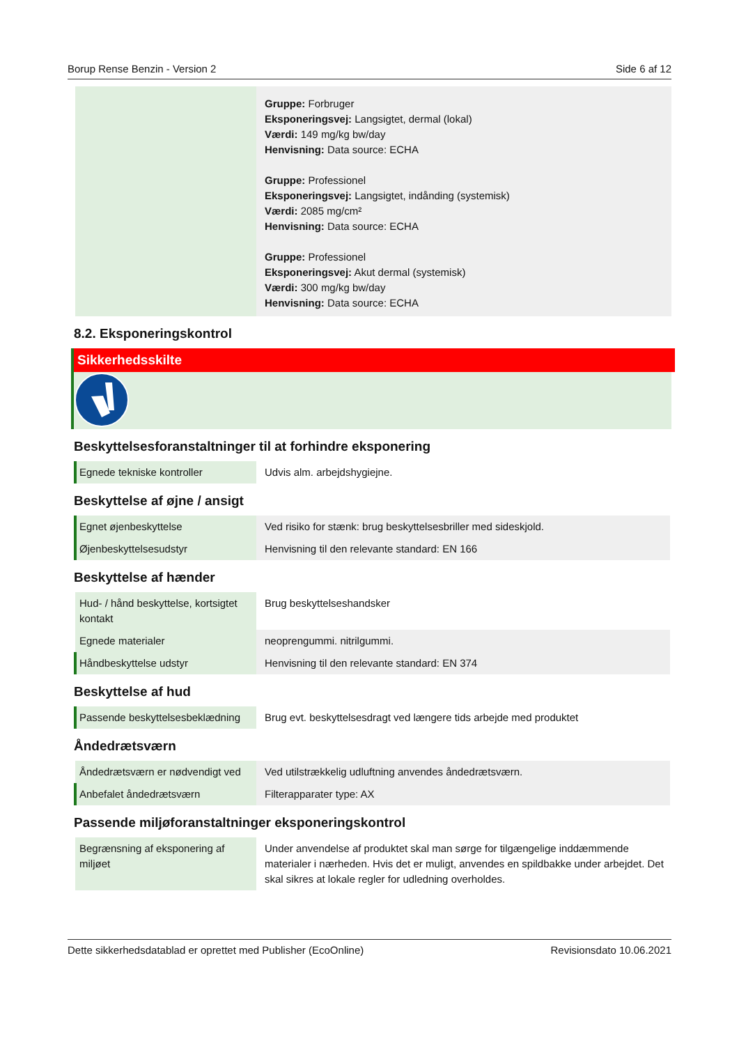Borup Rense Benzin - Version 2 Side 6 af 12
| | Gruppe: Forbruger Eksponeringsvej: Langsigtet, dermal (lokal) Værdi: 149 mg/kg bw/day Henvisning: Data source: ECHA Gruppe: Professionel Eksponeringsvej: Langsigtet, indånding (systemisk) Værdi: 2085 mg/cm² Henvisning: Data source: ECHA Gruppe: Professionel Eksponeringsvej: Akut dermal (systemisk) Værdi: 300 mg/kg bw/day Henvisning: Data source: ECHA |
8.2. Eksponeringskontrol
Sikkerhedsskilte
Beskyttelsesforanstaltninger til at forhindre eksponering
| Egnede tekniske kontroller | Udvis alm. arbejdshygiejne. |
Beskyttelse af øjne / ansigt
| Egnet øjenbeskyttelse | Ved risiko for stænk: brug beskyttelsesbriller med sideskjold. |
| Øjenbeskyttelsesudstyr | Henvisning til den relevante standard: EN 166 |
Beskyttelse af hænder
| Hud- / hånd beskyttelse, kortsigtet kontakt | Brug beskyttelseshandsker |
| Egnede materialer | neoprengummi. nitrilgummi. |
| Håndbeskyttelse udstyr | Henvisning til den relevante standard: EN 374 |
Beskyttelse af hud
| Passende beskyttelsesbeklædning | Brug evt. beskyttelsesdragt ved længere tids arbejde med produktet |
Åndedrætsværn
| Åndedrætsværn er nødvendigt ved | Ved utilstrækkelig udluftning anvendes åndedrætsværn. |
| Anbefalet åndedrætsværn | Filterapparater type: AX |
Passende miljøforanstaltninger eksponeringskontrol
| Begrænsning af eksponering af miljøet | Under anvendelse af produktet skal man sørge for tilgængelige inddæmmende materialer i nærheden. Hvis det er muligt, anvendes en spildbakke under arbejdet. Det skal sikres at lokale regler for udledning overholdes. |
Dette sikkerhedsdatablad er oprettet med Publisher (EcoOnline) Revisionsdato 10.06.2021